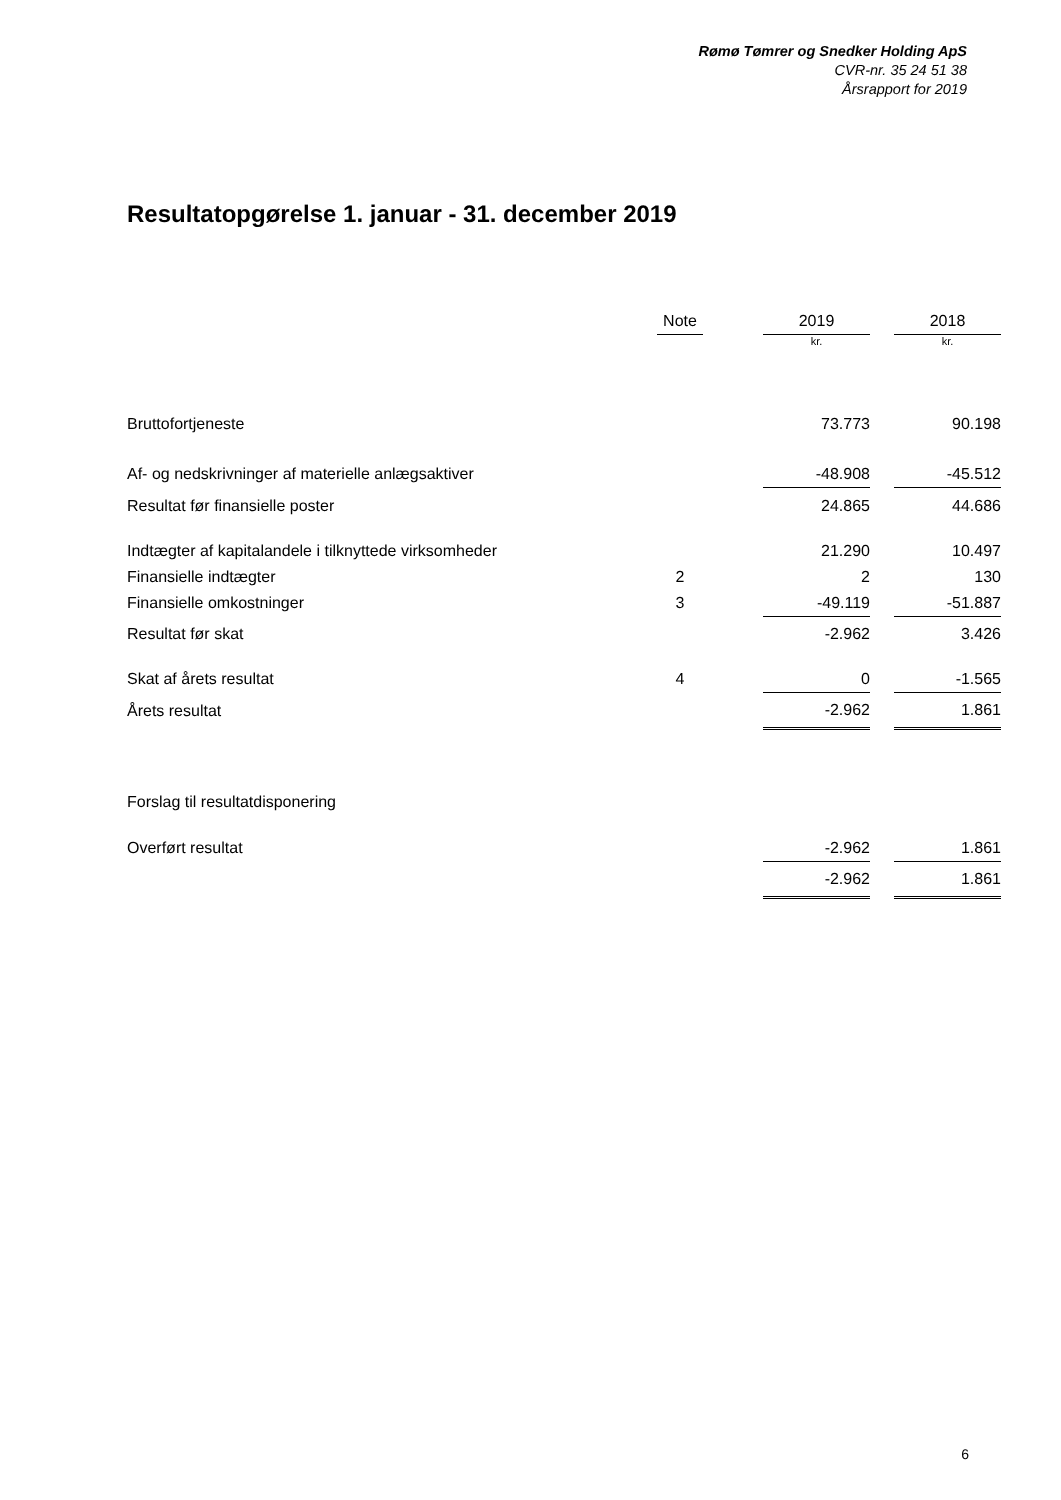Rømø Tømrer og Snedker Holding ApS
CVR-nr. 35 24 51 38
Årsrapport for 2019
Resultatopgørelse 1. januar - 31. december 2019
| | Note | | 2019 | | 2018 |
| | | | kr. | | kr. |
| Bruttofortjeneste | | | 73.773 | | 90.198 |
| Af- og nedskrivninger af materielle anlægsaktiver | | | -48.908 | | -45.512 |
| Resultat før finansielle poster | | | 24.865 | | 44.686 |
| Indtægter af kapitalandele i tilknyttede virksomheder | | | 21.290 | | 10.497 |
| Finansielle indtægter | 2 | | 2 | | 130 |
| Finansielle omkostninger | 3 | | -49.119 | | -51.887 |
| Resultat før skat | | | -2.962 | | 3.426 |
| Skat af årets resultat | 4 | | 0 | | -1.565 |
| Årets resultat | | | -2.962 | | 1.861 |
| Forslag til resultatdisponering | | | | | |
| Overført resultat | | | -2.962 | | 1.861 |
| | | | -2.962 | | 1.861 |
6